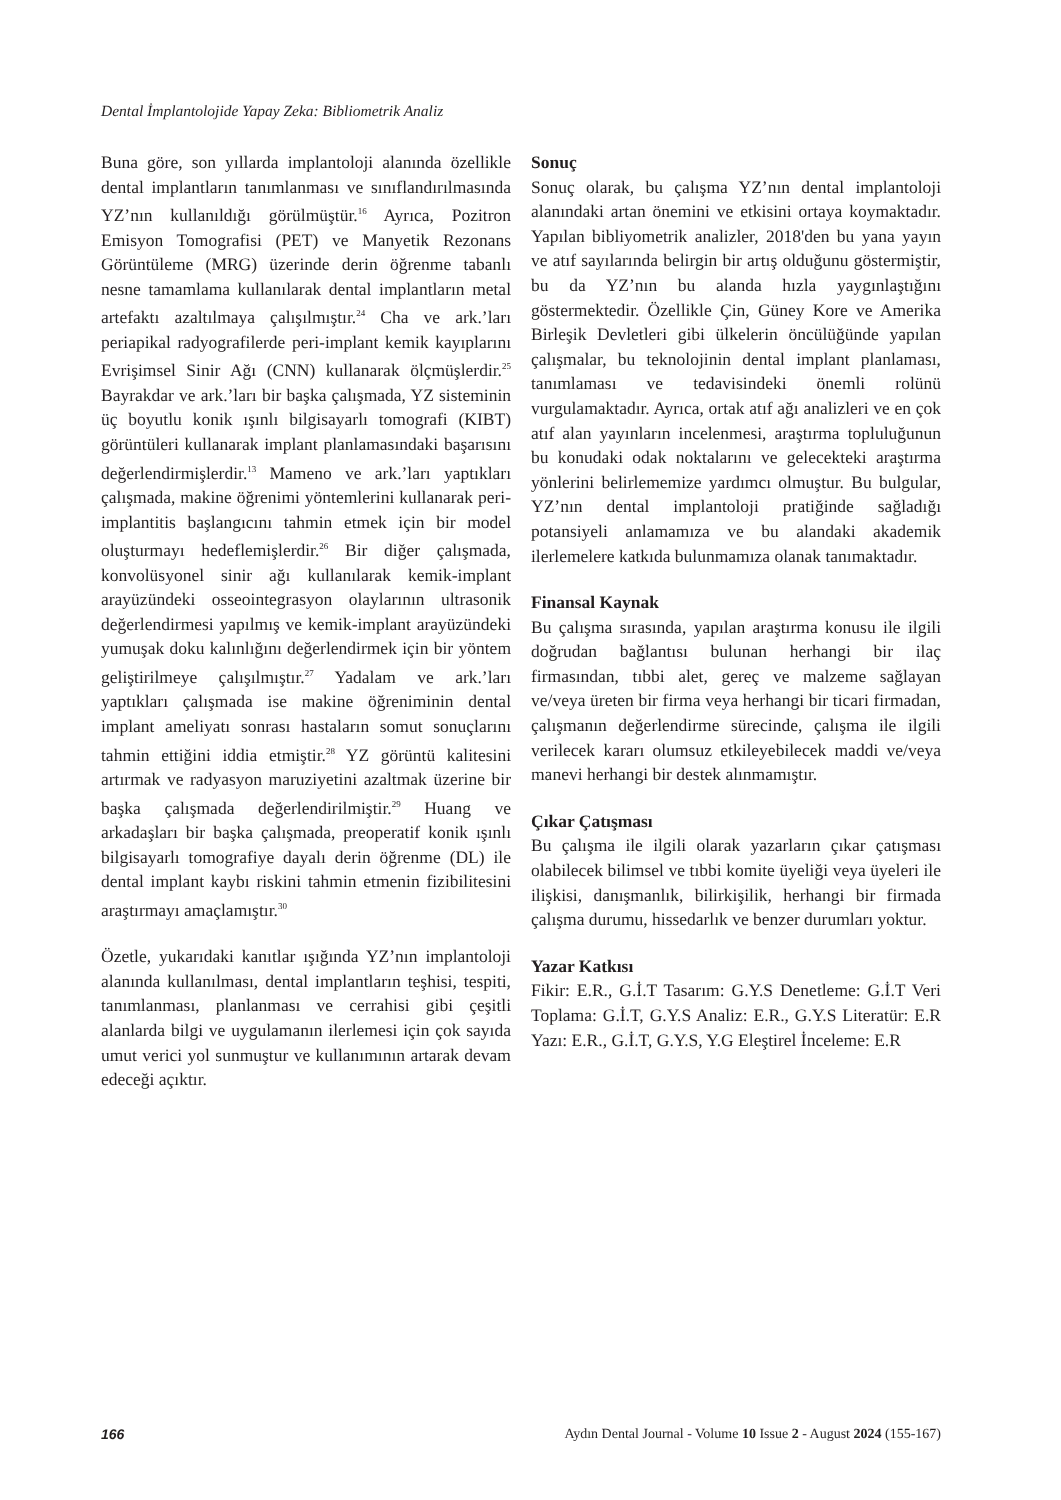Dental İmplantolojide Yapay Zeka: Bibliometrik Analiz
Buna göre, son yıllarda implantoloji alanında özellikle dental implantların tanımlanması ve sınıflandırılmasında YZ’nın kullanıldığı görülmüştür.<sup>16</sup> Ayrıca, Pozitron Emisyon Tomografisi (PET) ve Manyetik Rezonans Görüntüleme (MRG) üzerinde derin öğrenme tabanlı nesne tamamlama kullanılarak dental implantların metal artefaktı azaltılmaya çalışılmıştır.<sup>24</sup> Cha ve ark.’ları periapikal radyografilerde peri-implant kemik kayıplarını Evrişimsel Sinir Ağı (CNN) kullanarak ölçmüşlerdir.<sup>25</sup> Bayrakdar ve ark.’ları bir başka çalışmada, YZ sisteminin üç boyutlu konik ışınlı bilgisayarlı tomografi (KIBT) görüntüleri kullanarak implant planlamasındaki başarısını değerlendirmişlerdir.<sup>13</sup> Mameno ve ark.’ları yaptıkları çalışmada, makine öğrenimi yöntemlerini kullanarak peri-implantitis başlangıcını tahmin etmek için bir model oluşturmayı hedeflemişlerdir.<sup>26</sup> Bir diğer çalışmada, konvolüsyonel sinir ağı kullanılarak kemik-implant arayüzündeki osseointegrasyon olaylarının ultrasonik değerlendirmesi yapılmış ve kemik-implant arayüzündeki yumuşak doku kalınlığını değerlendirmek için bir yöntem geliştirilmeye çalışılmıştır.<sup>27</sup> Yadalam ve ark.’ları yaptıkları çalışmada ise makine öğreniminin dental implant ameliyatı sonrası hastaların somut sonuçlarını tahmin ettiğini iddia etmiştir.<sup>28</sup> YZ görüntü kalitesini artırmak ve radyasyon maruziyetini azaltmak üzerine bir başka çalışmada değerlendirilmiştir.<sup>29</sup> Huang ve arkadaşları bir başka çalışmada, preoperatif konik ışınlı bilgisayarlı tomografiye dayalı derin öğrenme (DL) ile dental implant kaybı riskini tahmin etmenin fizibilitesini araştırmayı amaçlamıştır.<sup>30</sup>
Özetle, yukarıdaki kanıtlar ışığında YZ’nın implantoloji alanında kullanılması, dental implantların teşhisi, tespiti, tanımlanması, planlanması ve cerrahisi gibi çeşitli alanlarda bilgi ve uygulamanın ilerlemesi için çok sayıda umut verici yol sunmuştur ve kullanımının artarak devam edeceği açıktır.
Sonuç
Sonuç olarak, bu çalışma YZ’nın dental implantoloji alanındaki artan önemini ve etkisini ortaya koymaktadır. Yapılan bibliyometrik analizler, 2018'den bu yana yayın ve atıf sayılarında belirgin bir artış olduğunu göstermiştir, bu da YZ’nın bu alanda hızla yaygınlaştığını göstermektedir. Özellikle Çin, Güney Kore ve Amerika Birleşik Devletleri gibi ülkelerin öncülüğünde yapılan çalışmalar, bu teknolojinin dental implant planlaması, tanımlaması ve tedavisindeki önemli rolünü vurgulamaktadır. Ayrıca, ortak atıf ağı analizleri ve en çok atıf alan yayınların incelenmesi, araştırma topluluğunun bu konudaki odak noktalarını ve gelecekteki araştırma yönlerini belirlememize yardımcı olmuştur. Bu bulgular, YZ’nın dental implantoloji pratiğinde sağladığı potansiyeli anlamamıza ve bu alandaki akademik ilerlemelere katkıda bulunmamıza olanak tanımaktadır.
Finansal Kaynak
Bu çalışma sırasında, yapılan araştırma konusu ile ilgili doğrudan bağlantısı bulunan herhangi bir ilaç firmasından, tıbbi alet, gereç ve malzeme sağlayan ve/veya üreten bir firma veya herhangi bir ticari firmadan, çalışmanın değerlendirme sürecinde, çalışma ile ilgili verilecek kararı olumsuz etkileyebilecek maddi ve/veya manevi herhangi bir destek alınmamıştır.
Çıkar Çatışması
Bu çalışma ile ilgili olarak yazarların çıkar çatışması olabilecek bilimsel ve tıbbi komite üyeliği veya üyeleri ile ilişkisi, danışmanlık, bilirkişilik, herhangi bir firmada çalışma durumu, hissedarlık ve benzer durumları yoktur.
Yazar Katkısı
Fikir: E.R., G.İ.T Tasarım: G.Y.S Denetleme: G.İ.T Veri Toplama: G.İ.T, G.Y.S Analiz: E.R., G.Y.S Literatür: E.R Yazı: E.R., G.İ.T, G.Y.S, Y.G Eleştirel İnceleme: E.R
166 Aydın Dental Journal - Volume 10 Issue 2 - August 2024 (155-167)